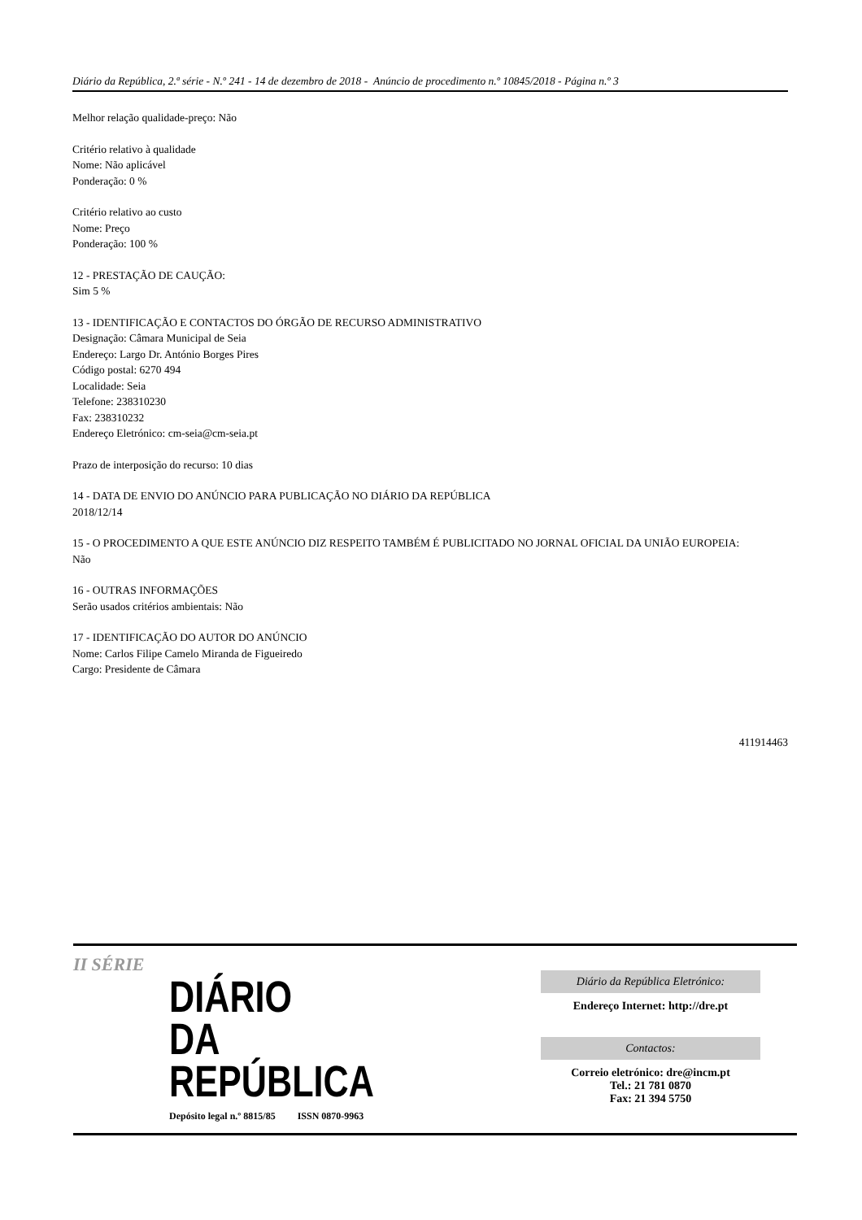Diário da República, 2.ª série - N.º 241 - 14 de dezembro de 2018 - Anúncio de procedimento n.º 10845/2018 - Página n.º 3
Melhor relação qualidade-preço: Não
Critério relativo à qualidade
Nome: Não aplicável
Ponderação: 0 %
Critério relativo ao custo
Nome: Preço
Ponderação: 100 %
12 - PRESTAÇÃO DE CAUÇÃO:
Sim 5 %
13 - IDENTIFICAÇÃO E CONTACTOS DO ÓRGÃO DE RECURSO ADMINISTRATIVO
Designação: Câmara Municipal de Seia
Endereço: Largo Dr. António Borges Pires
Código postal: 6270 494
Localidade: Seia
Telefone: 238310230
Fax: 238310232
Endereço Eletrónico: cm-seia@cm-seia.pt
Prazo de interposição do recurso: 10 dias
14 - DATA DE ENVIO DO ANÚNCIO PARA PUBLICAÇÃO NO DIÁRIO DA REPÚBLICA
2018/12/14
15 - O PROCEDIMENTO A QUE ESTE ANÚNCIO DIZ RESPEITO TAMBÉM É PUBLICITADO NO JORNAL OFICIAL DA UNIÃO EUROPEIA:
Não
16 - OUTRAS INFORMAÇÕES
Serão usados critérios ambientais: Não
17 - IDENTIFICAÇÃO DO AUTOR DO ANÚNCIO
Nome: Carlos Filipe Camelo Miranda de Figueiredo
Cargo: Presidente de Câmara
411914463
II SÉRIE
DIÁRIO
DA REPÚBLICA
Depósito legal n.º 8815/85 ISSN 0870-9963
Diário da República Eletrónico:
Endereço Internet: http://dre.pt
Contactos:
Correio eletrónico: dre@incm.pt
Tel.: 21 781 0870
Fax: 21 394 5750